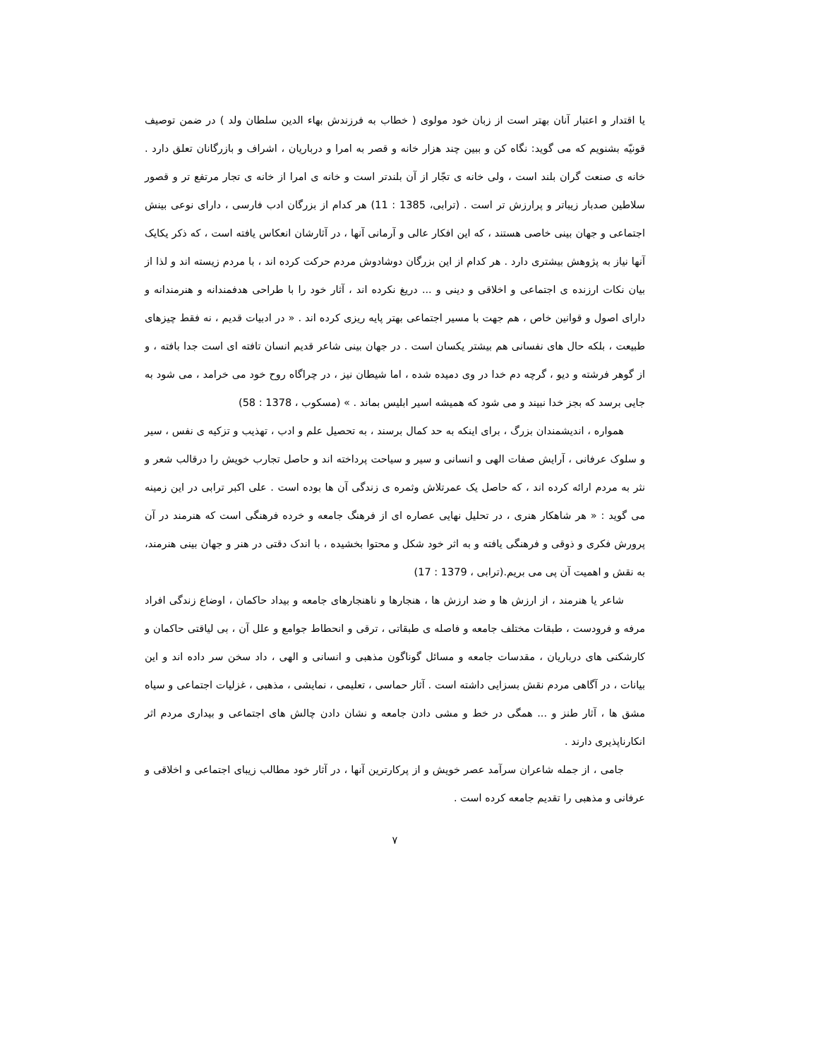یا اقتدار و اعتبار آنان بهتر است از زبان خود مولوی ( خطاب به فرزندش بهاء الدین سلطان ولد ) در ضمن توصیف قونیّه بشنویم که می گوید: نگاه کن و ببین چند هزار خانه و قصر به امرا و درباریان ، اشراف و بازرگانان تعلق دارد . خانه ی صنعت گران بلند است ، ولی خانه ی تجّار از آن بلندتر است و خانه ی امرا از خانه ی تجار مرتفع تر و قصور سلاطین صدبار زیباتر و پرارزش تر است . (ترابی، 1385 : 11) هر کدام از بزرگان ادب فارسی ، دارای نوعی بینش اجتماعی و جهان بینی خاصی هستند ، که این افکار عالی و آرمانی آنها ، در آثارشان انعکاس یافته است ، که ذکر یکایک آنها نیاز به پژوهش بیشتری دارد . هر کدام از این بزرگان دوشادوش مردم حرکت کرده اند ، با مردم زیسته اند و لذا از بیان نکات ارزنده ی اجتماعی و اخلاقی و دینی و ... دریغ نکرده اند ، آثار خود را با طراحی هدفمندانه و هنرمندانه و دارای اصول و قوانین خاص ، هم جهت با مسیر اجتماعی بهتر پایه ریزی کرده اند . « در ادبیات قدیم ، نه فقط چیزهای طبیعت ، بلکه حال های نفسانی هم بیشتر یکسان است . در جهان بینی شاعر قدیم انسان تافته ای است جدا بافته ، و از گوهر فرشته و دیو ، گرچه دم خدا در وی دمیده شده ، اما شیطان نیز ، در چراگاه روح خود می خرامد ، می شود به جایی برسد که بجز خدا نبیند و می شود که همیشه اسیر ابلیس بماند . » (مسکوب ، 1378 : 58)
همواره ، اندیشمندان بزرگ ، برای اینکه به حد کمال برسند ، به تحصیل علم و ادب ، تهذیب و تزکیه ی نفس ، سیر و سلوک عرفانی ، آرایش صفات الهی و انسانی و سیر و سیاحت پرداخته اند و حاصل تجارب خویش را درقالب شعر و نثر به مردم ارائه کرده اند ، که حاصل یک عمرتلاش وثمره ی زندگی آن ها بوده است . علی اکبر ترابی در این زمینه می گوید : « هر شاهکار هنری ، در تحلیل نهایی عصاره ای از فرهنگ جامعه و خرده فرهنگی است که هنرمند در آن پرورش فکری و ذوقی و فرهنگی یافته و به اثر خود شکل و محتوا بخشیده ، با اندک دقتی در هنر و جهان بینی هنرمند، به نقش و اهمیت آن پی می بریم.(ترابی ، 1379 : 17)
شاعر یا هنرمند ، از ارزش ها و ضد ارزش ها ، هنجارها و ناهنجارهای جامعه و بیداد حاکمان ، اوضاع زندگی افراد مرفه و فرودست ، طبقات مختلف جامعه و فاصله ی طبقاتی ، ترقی و انحطاط جوامع و علل آن ، بی لیاقتی حاکمان و کارشکنی های درباریان ، مقدسات جامعه و مسائل گوناگون مذهبی و انسانی و الهی ، داد سخن سر داده اند و این بیانات ، در آگاهی مردم نقش بسزایی داشته است . آثار حماسی ، تعلیمی ، نمایشی ، مذهبی ، غزلیات اجتماعی و سیاه مشق ها ، آثار طنز و ... همگی در خط و مشی دادن جامعه و نشان دادن چالش های اجتماعی و بیداری مردم اثر انکارناپذیری دارند .
جامی ، از جمله شاعران سرآمد عصر خویش و از پرکارترین آنها ، در آثار خود مطالب زیبای اجتماعی و اخلاقی و عرفانی و مذهبی را تقدیم جامعه کرده است .
۷